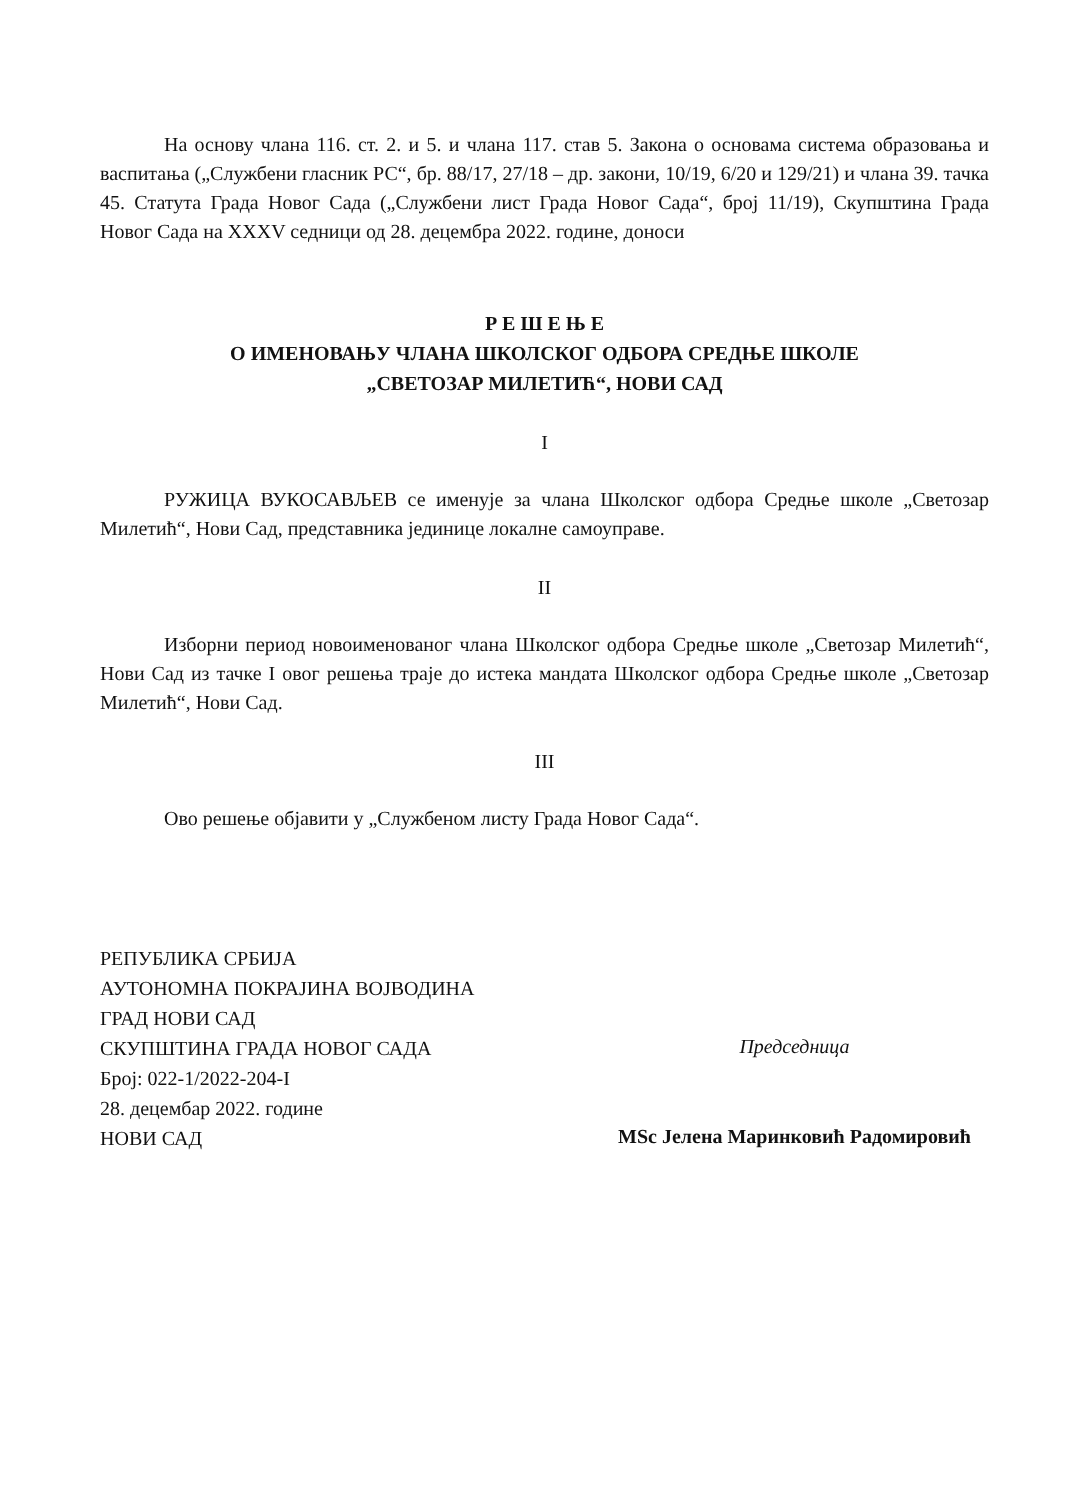На основу члана 116. ст. 2. и 5. и члана 117. став 5. Закона о основама система образовања и васпитања („Службени гласник РС“, бр. 88/17, 27/18 – др. закони, 10/19, 6/20 и 129/21) и члана 39. тачка 45. Статута Града Новог Сада („Службени лист Града Новог Сада“, број 11/19), Скупштина Града Новог Сада на XXXV седници од 28. децембра 2022. године, доноси
Р Е Ш Е Њ Е
О ИМЕНОВАЊУ ЧЛАНА ШКОЛСКОГ ОДБОРА СРЕДЊЕ ШКОЛЕ
„СВЕТОЗАР МИЛЕТИЋ“, НОВИ САД
I
РУЖИЦА ВУКОСАВЉЕВ се именује за члана Школског одбора Средње школе „Светозар Милетић“, Нови Сад, представника јединице локалне самоуправе.
II
Изборни период новоименованог члана Школског одбора Средње школе „Светозар Милетић“, Нови Сад из тачке I овог решења траје до истека мандата Школског одбора Средње школе „Светозар Милетић“, Нови Сад.
III
Ово решење објавити у „Службеном листу Града Новог Сада“.
РЕПУБЛИКА СРБИЈА
АУТОНОМНА ПОКРАЈИНА ВОЈВОДИНА
ГРАД НОВИ САД
СКУПШТИНА ГРАДА НОВОГ САДА
Број: 022-1/2022-204-I
28. децембар 2022. године
НОВИ САД
Председница
MSc Јелена Маринковић Радомировић